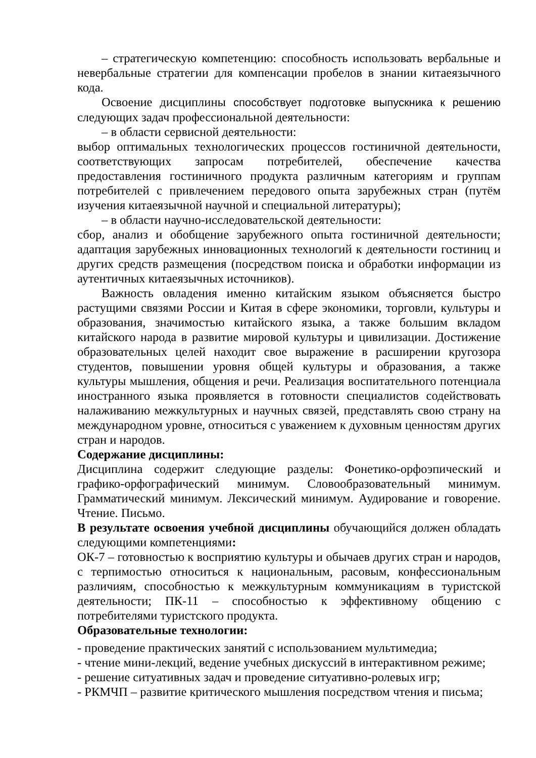– стратегическую компетенцию: способность использовать вербальные и невербальные стратегии для компенсации пробелов в знании китаеязычного кода.
Освоение дисциплины способствует подготовке выпускника к решению следующих задач профессиональной деятельности:
– в области сервисной деятельности:
выбор оптимальных технологических процессов гостиничной деятельности, соответствующих запросам потребителей, обеспечение качества предоставления гостиничного продукта различным категориям и группам потребителей с привлечением передового опыта зарубежных стран (путём изучения китаеязычной научной и специальной литературы);
– в области научно-исследовательской деятельности:
сбор, анализ и обобщение зарубежного опыта гостиничной деятельности; адаптация зарубежных инновационных технологий к деятельности гостиниц и других средств размещения (посредством поиска и обработки информации из аутентичных китаеязычных источников).
Важность овладения именно китайским языком объясняется быстро растущими связями России и Китая в сфере экономики, торговли, культуры и образования, значимостью китайского языка, а также большим вкладом китайского народа в развитие мировой культуры и цивилизации. Достижение образовательных целей находит свое выражение в расширении кругозора студентов, повышении уровня общей культуры и образования, а также культуры мышления, общения и речи. Реализация воспитательного потенциала иностранного языка проявляется в готовности специалистов содействовать налаживанию межкультурных и научных связей, представлять свою страну на международном уровне, относиться с уважением к духовным ценностям других стран и народов.
Содержание дисциплины:
Дисциплина содержит следующие разделы: Фонетико-орфоэпический и графико-орфографический минимум. Словообразовательный минимум. Грамматический минимум. Лексический минимум. Аудирование и говорение. Чтение. Письмо.
В результате освоения учебной дисциплины обучающийся должен обладать следующими компетенциями:
ОК-7 – готовностью к восприятию культуры и обычаев других стран и народов, с терпимостью относиться к национальным, расовым, конфессиональным различиям, способностью к межкультурным коммуникациям в туристской деятельности; ПК-11 – способностью к эффективному общению с потребителями туристского продукта.
Образовательные технологии:
- проведение практических занятий с использованием мультимедиа;
- чтение мини-лекций, ведение учебных дискуссий в интерактивном режиме;
- решение ситуативных задач и проведение ситуативно-ролевых игр;
- РКМЧП – развитие критического мышления посредством чтения и письма;